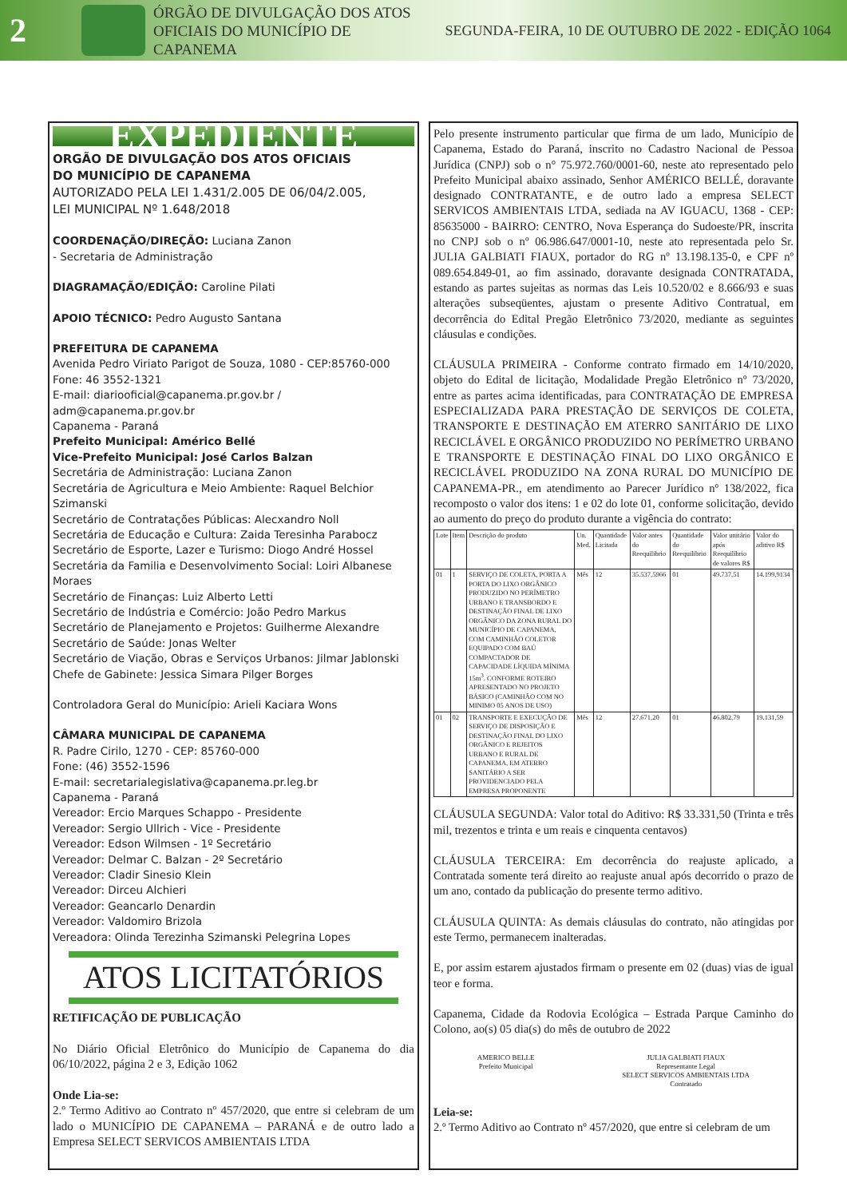2
ÓRGÃO DE DIVULGAÇÃO DOS ATOS OFICIAIS DO MUNICÍPIO DE CAPANEMA
SEGUNDA-FEIRA, 10 DE OUTUBRO DE 2022 - EDIÇÃO 1064
EXPEDIENTE
ORGÃO DE DIVULGAÇÃO DOS ATOS OFICIAIS
DO MUNICÍPIO DE CAPANEMA
AUTORIZADO PELA LEI 1.431/2.005 DE 06/04/2.005,
LEI MUNICIPAL Nº 1.648/2018
COORDENAÇÃO/DIREÇÃO: Luciana Zanon
- Secretaria de Administração
DIAGRAMAÇÃO/EDIÇÃO: Caroline Pilati
APOIO TÉCNICO: Pedro Augusto Santana
PREFEITURA DE CAPANEMA
Avenida Pedro Viriato Parigot de Souza, 1080 - CEP:85760-000
Fone: 46 3552-1321
E-mail: diariooficial@capanema.pr.gov.br / adm@capanema.pr.gov.br
Capanema - Paraná
Prefeito Municipal: Américo Bellé
Vice-Prefeito Municipal: José Carlos Balzan
Secretária de Administração: Luciana Zanon
Secretária de Agricultura e Meio Ambiente: Raquel Belchior Szimanski
Secretário de Contratações Públicas: Alecxandro Noll
Secretária de Educação e Cultura: Zaida Teresinha Parabocz
Secretário de Esporte, Lazer e Turismo: Diogo André Hossel
Secretária da Familia e Desenvolvimento Social: Loiri Albanese Moraes
Secretário de Finanças: Luiz Alberto Letti
Secretário de Indústria e Comércio: João Pedro Markus
Secretário de Planejamento e Projetos: Guilherme Alexandre
Secretário de Saúde: Jonas Welter
Secretário de Viação, Obras e Serviços Urbanos: Jilmar Jablonski
Chefe de Gabinete: Jessica Simara Pilger Borges
Controladora Geral do Município: Arieli Kaciara Wons
CÂMARA MUNICIPAL DE CAPANEMA
R. Padre Cirilo, 1270 - CEP: 85760-000
Fone: (46) 3552-1596
E-mail: secretarialegislativa@capanema.pr.leg.br
Capanema - Paraná
Vereador: Ercio Marques Schappo - Presidente
Vereador: Sergio Ullrich - Vice - Presidente
Vereador: Edson Wilmsen - 1º Secretário
Vereador: Delmar C. Balzan - 2º Secretário
Vereador: Cladir Sinesio Klein
Vereador: Dirceu Alchieri
Vereador: Geancarlo Denardin
Vereador: Valdomiro Brizola
Vereadora: Olinda Terezinha Szimanski Pelegrina Lopes
ATOS LICITATÓRIOS
RETIFICAÇÃO DE PUBLICAÇÃO
No Diário Oficial Eletrônico do Município de Capanema do dia 06/10/2022, página 2 e 3, Edição 1062
Onde Lia-se:
2.º Termo Aditivo ao Contrato nº 457/2020, que entre si celebram de um lado o MUNICÍPIO DE CAPANEMA – PARANÁ e de outro lado a Empresa SELECT SERVICOS AMBIENTAIS LTDA
Pelo presente instrumento particular que firma de um lado, Município de Capanema, Estado do Paraná, inscrito no Cadastro Nacional de Pessoa Jurídica (CNPJ) sob o n° 75.972.760/0001-60, neste ato representado pelo Prefeito Municipal abaixo assinado, Senhor AMÉRICO BELLÉ, doravante designado CONTRATANTE, e de outro lado a empresa SELECT SERVICOS AMBIENTAIS LTDA, sediada na AV IGUACU, 1368 - CEP: 85635000 - BAIRRO: CENTRO, Nova Esperança do Sudoeste/PR, inscrita no CNPJ sob o nº 06.986.647/0001-10, neste ato representada pelo Sr. JULIA GALBIATI FIAUX, portador do RG nº 13.198.135-0, e CPF nº 089.654.849-01, ao fim assinado, doravante designada CONTRATADA, estando as partes sujeitas as normas das Leis 10.520/02 e 8.666/93 e suas alterações subseqüentes, ajustam o presente Aditivo Contratual, em decorrência do Edital Pregão Eletrônico 73/2020, mediante as seguintes cláusulas e condições.
CLÁUSULA PRIMEIRA - Conforme contrato firmado em 14/10/2020, objeto do Edital de licitação, Modalidade Pregão Eletrônico nº 73/2020, entre as partes acima identificadas, para CONTRATAÇÃO DE EMPRESA ESPECIALIZADA PARA PRESTAÇÃO DE SERVIÇOS DE COLETA, TRANSPORTE E DESTINAÇÃO EM ATERRO SANITÁRIO DE LIXO RECICLÁVEL E ORGÂNICO PRODUZIDO NO PERÍMETRO URBANO E TRANSPORTE E DESTINAÇÃO FINAL DO LIXO ORGÂNICO E RECICLÁVEL PRODUZIDO NA ZONA RURAL DO MUNICÍPIO DE CAPANEMA-PR., em atendimento ao Parecer Jurídico nº 138/2022, fica recomposto o valor dos itens: 1 e 02 do lote 01, conforme solicitação, devido ao aumento do preço do produto durante a vigência do contrato:
| Lote | Item | Descrição do produto | Un. Med. | Quantidade Licitada | Valor antes do Reequilibrio | Quantidade do Reequilibrio | Valor unitário após Reequilíbrio de valores R$ | Valor do aditivo R$ |
| --- | --- | --- | --- | --- | --- | --- | --- | --- |
| 01 | 1 | SERVIÇO DE COLETA, PORTA A PORTA DO LIXO ORGÂNICO PRODUZIDO NO PERÍMETRO URBANO E TRANSBORDO E DESTINAÇÃO FINAL DE LIXO ORGÂNICO DA ZONA RURAL DO MUNICÍPIO DE CAPANEMA, COM CAMINHÃO COLETOR EQUIPADO COM BAÚ COMPACTADOR DE CAPACIDADE LÍQUIDA MÍNIMA 15m<sup>3</sup>. CONFORME ROTEIRO APRESENTADO NO PROJETO BÁSICO (CAMINHÃO COM NO MINIMO 05 ANOS DE USO) | Mês | 12 | 35.537,5966 | 01 | 49.737,51 | 14.199,9134 |
| 01 | 02 | TRANSPORTE E EXECUÇÃO DE SERVIÇO DE DISPOSIÇÃO E DESTINAÇÃO FINAL DO LIXO ORGÂNICO E REJEITOS URBANO E RURAL DE CAPANEMA, EM ATERRO SANITÁRIO A SER PROVIDENCIADO PELA EMPRESA PROPONENTE | Mês | 12 | 27.671,20 | 01 | 46.802,79 | 19.131,59 |
CLÁUSULA SEGUNDA: Valor total do Aditivo: R$ 33.331,50 (Trinta e três mil, trezentos e trinta e um reais e cinquenta centavos)
CLÁUSULA TERCEIRA: Em decorrência do reajuste aplicado, a Contratada somente terá direito ao reajuste anual após decorrido o prazo de um ano, contado da publicação do presente termo aditivo.
CLÁUSULA QUINTA: As demais cláusulas do contrato, não atingidas por este Termo, permanecem inalteradas.
E, por assim estarem ajustados firmam o presente em 02 (duas) vias de igual teor e forma.
Capanema, Cidade da Rodovia Ecológica – Estrada Parque Caminho do Colono, ao(s) 05 dia(s) do mês de outubro de 2022
AMERICO BELLE
Prefeito Municipal
JULIA GALBIATI FIAUX
Representante Legal
SELECT SERVICOS AMBIENTAIS LTDA
Contratado
Leia-se:
2.º Termo Aditivo ao Contrato nº 457/2020, que entre si celebram de um